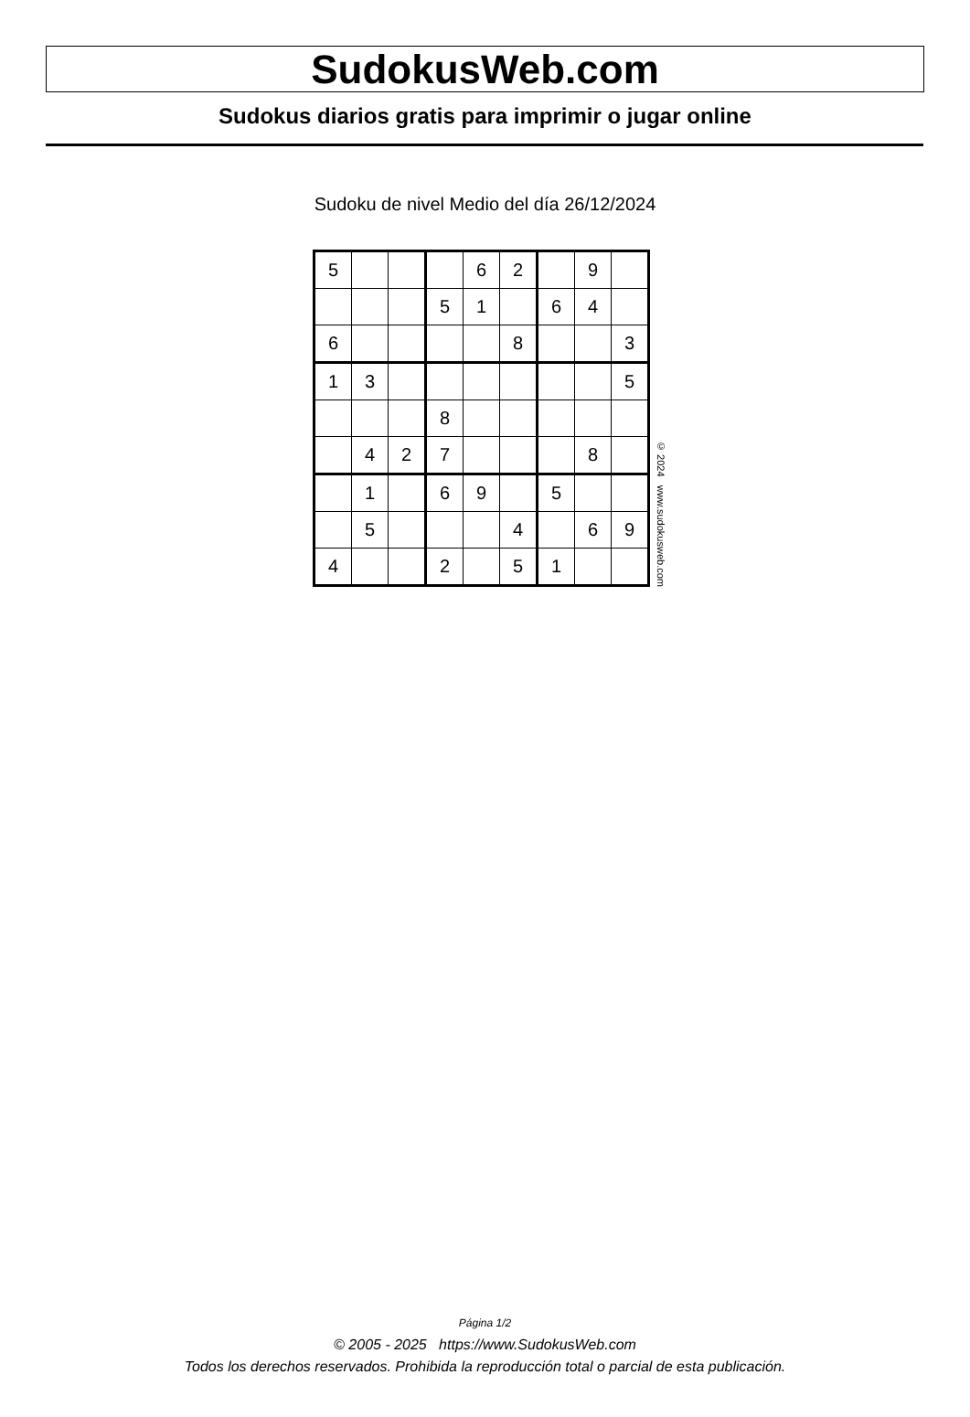SudokusWeb.com
Sudokus diarios gratis para imprimir o jugar online
Sudoku de nivel Medio del día 26/12/2024
| 5 | | | | 6 | 2 | | 9 | |
| | | | 5 | 1 | | 6 | 4 | |
| 6 | | | | | 8 | | | 3 |
| 1 | 3 | | | | | | | 5 |
| | | | 8 | | | | | |
| | 4 | 2 | 7 | | | | 8 | |
| | 1 | | 6 | 9 | | 5 | | |
| | 5 | | | | 4 | | 6 | 9 |
| 4 | | | 2 | | 5 | 1 | | |
© 2024 www.sudokusweb.com
Página 1/2
© 2005 - 2025 https://www.SudokusWeb.com
Todos los derechos reservados. Prohibida la reproducción total o parcial de esta publicación.